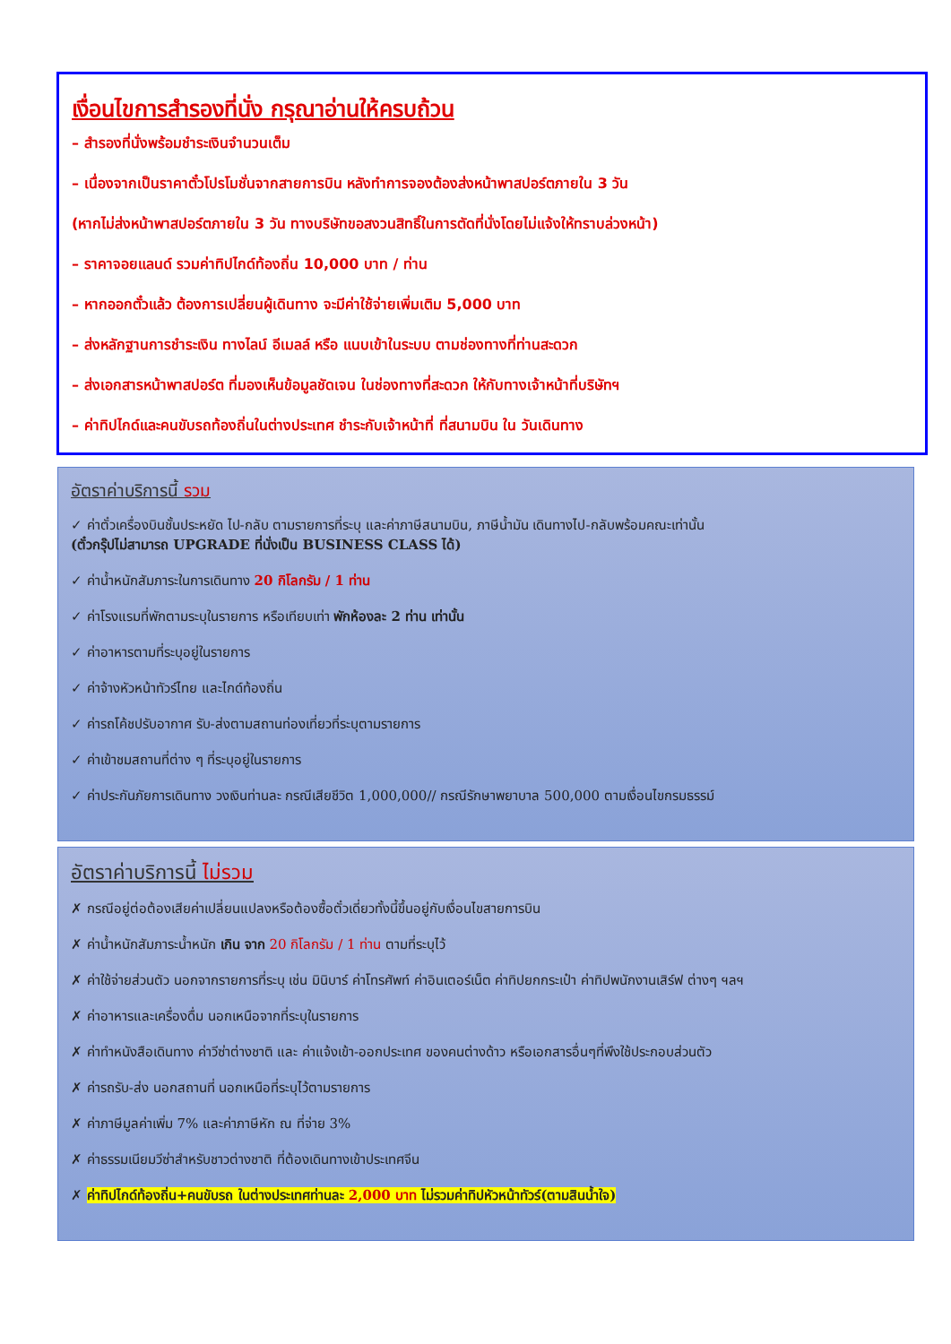เงื่อนไขการสำรองที่นั่ง กรุณาอ่านให้ครบถ้วน
– สำรองที่นั่งพร้อมชำระเงินจำนวนเต็ม
– เนื่องจากเป็นราคาตั๋วโปรโมชั่นจากสายการบิน หลังทำการจองต้องส่งหน้าพาสปอร์ตภายใน 3 วัน
(หากไม่ส่งหน้าพาสปอร์ตภายใน 3 วัน ทางบริษัทขอสงวนสิทธิ์ในการตัดที่นั่งโดยไม่แจ้งให้ทราบล่วงหน้า)
– ราคาจอยแลนด์ รวมค่าทิปไกด์ท้องถิ่น 10,000 บาท / ท่าน
– หากออกตั๋วแล้ว ต้องการเปลี่ยนผู้เดินทาง จะมีค่าใช้จ่ายเพิ่มเติม 5,000 บาท
– ส่งหลักฐานการชำระเงิน ทางไลน์ อีเมลล์ หรือ แนบเข้าในระบบ ตามช่องทางที่ท่านสะดวก
– ส่งเอกสารหน้าพาสปอร์ต ที่มองเห็นข้อมูลชัดเจน ในช่องทางที่สะดวก ให้กับทางเจ้าหน้าที่บริษัทฯ
– ค่าทิปไกด์และคนขับรถท้องถิ่นในต่างประเทศ ชำระกับเจ้าหน้าที่ ที่สนามบิน ใน วันเดินทาง
อัตราค่าบริการนี้ รวม
✓ ค่าตั๋วเครื่องบินชั้นประหยัด ไป-กลับ ตามรายการที่ระบุ และค่าภาษีสนามบิน, ภาษีน้ำมัน เดินทางไป-กลับพร้อมคณะเท่านั้น
(ตั๋วกรุ๊ปไม่สามารถ UPGRADE ที่นั่งเป็น BUSINESS CLASS ได้)
✓ ค่าน้ำหนักสัมภาระในการเดินทาง 20 กิโลกรัม / 1 ท่าน
✓ ค่าโรงแรมที่พักตามระบุในรายการ หรือเทียบเท่า พักห้องละ 2 ท่าน เท่านั้น
✓ ค่าอาหารตามที่ระบุอยู่ในรายการ
✓ ค่าจ้างหัวหน้าทัวร์ไทย และไกด์ท้องถิ่น
✓ ค่ารถโค้ชปรับอากาศ รับ-ส่งตามสถานท่องเที่ยวที่ระบุตามรายการ
✓ ค่าเข้าชมสถานที่ต่าง ๆ ที่ระบุอยู่ในรายการ
✓ ค่าประกันภัยการเดินทาง วงเงินท่านละ กรณีเสียชีวิต 1,000,000// กรณีรักษาพยาบาล 500,000 ตามเงื่อนไขกรมธรรม์
อัตราค่าบริการนี้ ไม่รวม
✗ กรณีอยู่ต่อต้องเสียค่าเปลี่ยนแปลงหรือต้องซื้อตั๋วเดี่ยวทั้งนี้ขึ้นอยู่กับเงื่อนไขสายการบิน
✗ ค่าน้ำหนักสัมภาระน้ำหนัก เกิน จาก 20 กิโลกรัม / 1 ท่าน ตามที่ระบุไว้
✗ ค่าใช้จ่ายส่วนตัว นอกจากรายการที่ระบุ เช่น มินิบาร์ ค่าโทรศัพท์ ค่าอินเตอร์เน็ต ค่าทิปยกกระเป๋า ค่าทิปพนักงานเสิร์ฟ ต่างๆ ฯลฯ
✗ ค่าอาหารและเครื่องดื่ม นอกเหนือจากที่ระบุในรายการ
✗ ค่าทำหนังสือเดินทาง ค่าวีซ่าต่างชาติ และ ค่าแจ้งเข้า-ออกประเทศ ของคนต่างด้าว หรือเอกสารอื่นๆที่พึงใช้ประกอบส่วนตัว
✗ ค่ารถรับ-ส่ง นอกสถานที่ นอกเหนือที่ระบุไว้ตามรายการ
✗ ค่าภาษีมูลค่าเพิ่ม 7% และค่าภาษีหัก ณ ที่จ่าย 3%
✗ ค่าธรรมเนียมวีซ่าสำหรับชาวต่างชาติ ที่ต้องเดินทางเข้าประเทศจีน
✗ ค่าทิปไกด์ท้องถิ่น+คนขับรถ ในต่างประเทศท่านละ 2,000 บาท ไม่รวมค่าทิปหัวหน้าทัวร์(ตามสินน้ำใจ)